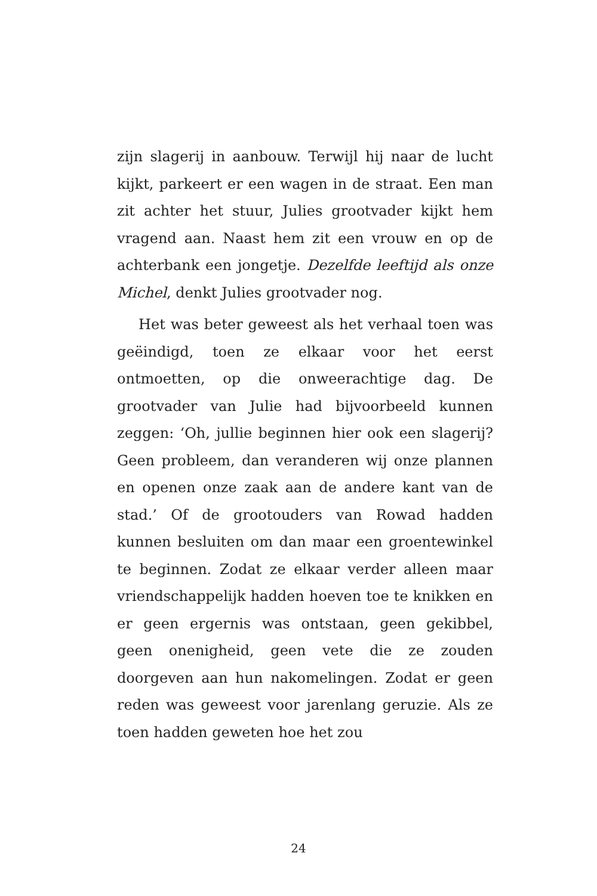zijn slagerij in aanbouw. Terwijl hij naar de lucht kijkt, parkeert er een wagen in de straat. Een man zit achter het stuur, Julies grootvader kijkt hem vragend aan. Naast hem zit een vrouw en op de achterbank een jongetje. Dezelfde leeftijd als onze Michel, denkt Julies grootvader nog.
Het was beter geweest als het verhaal toen was geëindigd, toen ze elkaar voor het eerst ontmoetten, op die onweerachtige dag. De grootvader van Julie had bijvoorbeeld kunnen zeggen: ‘Oh, jullie beginnen hier ook een slagerij? Geen probleem, dan veranderen wij onze plannen en openen onze zaak aan de andere kant van de stad.’ Of de grootouders van Rowad hadden kunnen besluiten om dan maar een groentewinkel te beginnen. Zodat ze elkaar verder alleen maar vriendschappelijk hadden hoeven toe te knikken en er geen ergernis was ontstaan, geen gekibbel, geen onenigheid, geen vete die ze zouden doorgeven aan hun nakomelingen. Zodat er geen reden was geweest voor jarenlang geruzie. Als ze toen hadden geweten hoe het zou
24